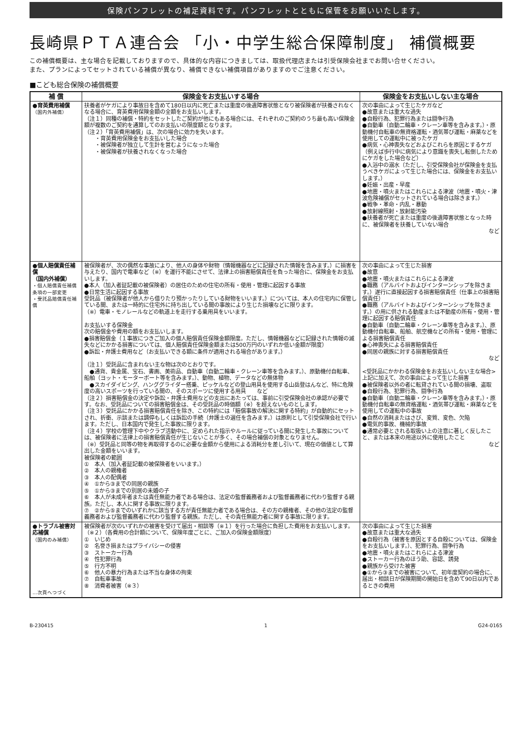保険パンフレットの補足資料です。パンフレットとともに保管をお願いいたします。
長崎県ＰＴＡ連合会 「小・中学生総合保障制度」 補償概要
この補償概要は、主な場合を記載しておりますので、具体的な内容につきましては、取扱代理店または引受保険会社までお問い合せください。
また、プランによってセットされている補償が異なり、補償できない補償項目がありますのでご注意ください。
■こども総合保険の補償概要
| 補 償 | 保険金をお支払いする場合 | 保険金をお支払いしない主な場合 |
| --- | --- | --- |
| ●育英費用補償 （国内外補償） | 扶養者がケガにより事故日を含めて180日以内に死亡または重度の後遺障害状態となり被保険者が扶養されなくなる場合に、育英費用保険金額の全額をお支払いします。 （注１）同種の補償・特約をセットしたご契約が他にもある場合には、それぞれのご契約のうち最も高い保険金額が複数のご契約を通算してのお支払いの限度額となります。 （注２）「育英費用補償」は、次の場合に効力を失います。 ・育英費用保険金をお支払いした場合 ・被保険者が独立して生計を営むようになった場合 ・被保険者が扶養されなくなった場合 | 次の事由によって生じたケガなど ●故意または重大な過失 ●自殺行為、犯罪行為または闘争行為 ●自動車（自動二輪車・クレーン車等を含みます。）・原動機付自転車の無資格運転・酒気帯び運転・麻薬などを使用しての運転中に被ったケガ ●病気・心神喪失などおよびこれらを原因とするケガ（例えば歩行中に病気により意識を喪失し転倒したためにケガをした場合など） ●入浴中の溺水（ただし、引受保険会社が保険金を支払うべきケガによって生じた場合には、保険金をお支払いします。） ●妊娠・出産・早産 ●地震・噴火またはこれらによる津波（地震・噴火・津波危険補償がセットされている場合は除きます。） ●戦争・革命・内乱・暴動 ●放射線照射・放射能汚染 ●扶養者が死亡または重度の後遺障害状態となった時に、被保険者を扶養していない場合 など |
| ●個人賠償責任補償 （国内外補償） ・個人賠償責任補償条項の一部変更 ・受託品賠償責任補償 | 被保険者が、次の偶然な事故により、他人の身体や財物（情報機器などに記録された情報を含みます。）に損害を与えたり、国内で電車など（※）を運行不能にさせて、法律上の損害賠償責任を負った場合に、保険金をお支払いします。 ●本人（加入者証記載の被保険者）の居住のための住宅の所有・使用・管理に起因する事故 ●日常生活に起因する事故 受託品（被保険者が他人から借りたり預かったりしている財物をいいます。）については、本人の住宅内に保管している間、または一時的に住宅外に持ち出している間の事故により生じた損壊などに限ります。 （※）電車・モノレールなどの軌道上を走行する乗用具をいいます。 お支払いする保険金 次の賠償金や費用の額をお支払いします。 ●損害賠償金（１事故につきご加入の個人賠償責任保険金額限度。ただし、情報機器などに記録された情報の滅失などにかかる損害については、個人賠償責任保険金額または500万円のいずれか低い金額が限度） ●訴訟・弁護士費用など（お支払いできる額に条件が適用される場合があります。） （注１）受託品に含まれない主な物は次のとおりです。 ●通貨、貴金属、宝石、書画、美術品、自動車（自動二輪車・クレーン車等を含みます。）、原動機付自転車、船舶（ヨット・モーターボート等を含みます。）、動物、植物、データなどの無体物 ●スカイダイビング、ハンググライダー搭乗、ピッケルなどの登山用具を使用する山岳登はんなど、特に危険度の高いスポーツを行っている間の、そのスポーツに使用する用具 など （注２）損害賠償金の決定や訴訟・弁護士費用などの支出にあたっては、事前に引受保険会社の承認が必要です。なお、受託品についての損害賠償金は、その受託品の時価額（※）を超えないものとします。 （注３）受託品にかかる損害賠償責任を除き、この特約には「賠償事故の解決に関する特約」が自動的にセットされ、折衝、示談または調停もしくは訴訟の手続（弁護士の選任を含みます。）は原則として引受保険会社で行います。ただし、日本国内で発生した事故に限ります。 （注４）学校の管理下中やクラブ活動中に、定められた指示やルールに従っている間に発生した事故については、被保険者に法律上の損害賠償責任が生じないことが多く、その場合補償の対象となりません。 （※）受託品と同等の物を再取得するのに必要な金額から使用による消耗分を差し引いて、現在の価値として算出した金額をいいます。 被保険者の範囲 ① 本人（加入者証記載の被保険者をいいます。） ② 本人の親権者 ③ 本人の配偶者 ④ ①から③までの同居の親族 ⑤ ①から③までの別居の未婚の子 ⑥ 本人が未成年者または責任無能力者である場合は、法定の監督義務者および監督義務者に代わり監督する親族。ただし、本人に関する事故に限ります。 ⑦ ②から⑤までのいずれかに該当する方が責任無能力者である場合は、その方の親権者、その他の法定の監督義務者および監督義務者に代わり監督する親族。ただし、その責任無能力者に関する事故に限ります。 | 次の事由によって生じた損害 ●故意 ●地震・噴火またはこれらによる津波 ●職務（アルバイトおよびインターンシップを除きます。）遂行に直接起因する損害賠償責任（仕事上の損害賠償責任） ●職務（アルバイトおよびインターンシップを除きます。）の用に供される動産または不動産の所有・使用・管理に起因する賠償責任 ●自動車（自動二輪車・クレーン車等を含みます。）、原動機付自転車、船舶、航空機などの所有・使用・管理による損害賠償責任 ●心神喪失による損害賠償責任 ●同居の親族に対する損害賠償責任 など <受託品にかかわる保険金をお支払いしない主な場合> 上記に加えて、次の事由によって生じた損害 ●被保険者以外の者に転貸されている間の損壊、盗取 ●自殺行為、犯罪行為、闘争行為 ●自動車（自動二輪車・クレーン車等を含みます。）・原動機付自転車の無資格運転・酒気帯び運転・麻薬などを使用しての運転中の事故 ●自然の消耗またはさび、変質、変色、欠陥 ●電気的事故、機械的事故 ●通常必要とされる取扱い上の注意に著しく反したこと、または本来の用途以外に使用したこと など |
| ●トラブル被害対応補償 （国内のみ補償） …次頁へつづく | 被保険者が次のいずれかの被害を受けて届出・相談等（※１）を行った場合に負担した費用をお支払いします。（※２）（各費用の合計額について、保険年度ごとに、ご加入の保険金額限度） ① いじめ ② 名誉き損またはプライバシーの侵害 ③ ストーカー行為 ④ 性犯罪行為 ⑤ 行方不明 ⑥ 他人の暴力行為または不当な身体の拘束 ⑦ 自転車事故 ⑧ 消費者被害（※３） | 次の事由によって生じた損害 ●故意または重大な過失 ●自殺行為（被害を原因とする自殺については、保険金をお支払いします。）、犯罪行為、闘争行為 ●地震・噴火またはこれらによる津波 ●ストーカー行為のほう助、容認、誘発 ●親族から受けた被害 ●①から③までの被害について、初年度契約の場合に、届出・相談日が保険期間の開始日を含めて90日以内であるときの費用 |
B-230415 1 G24-0165